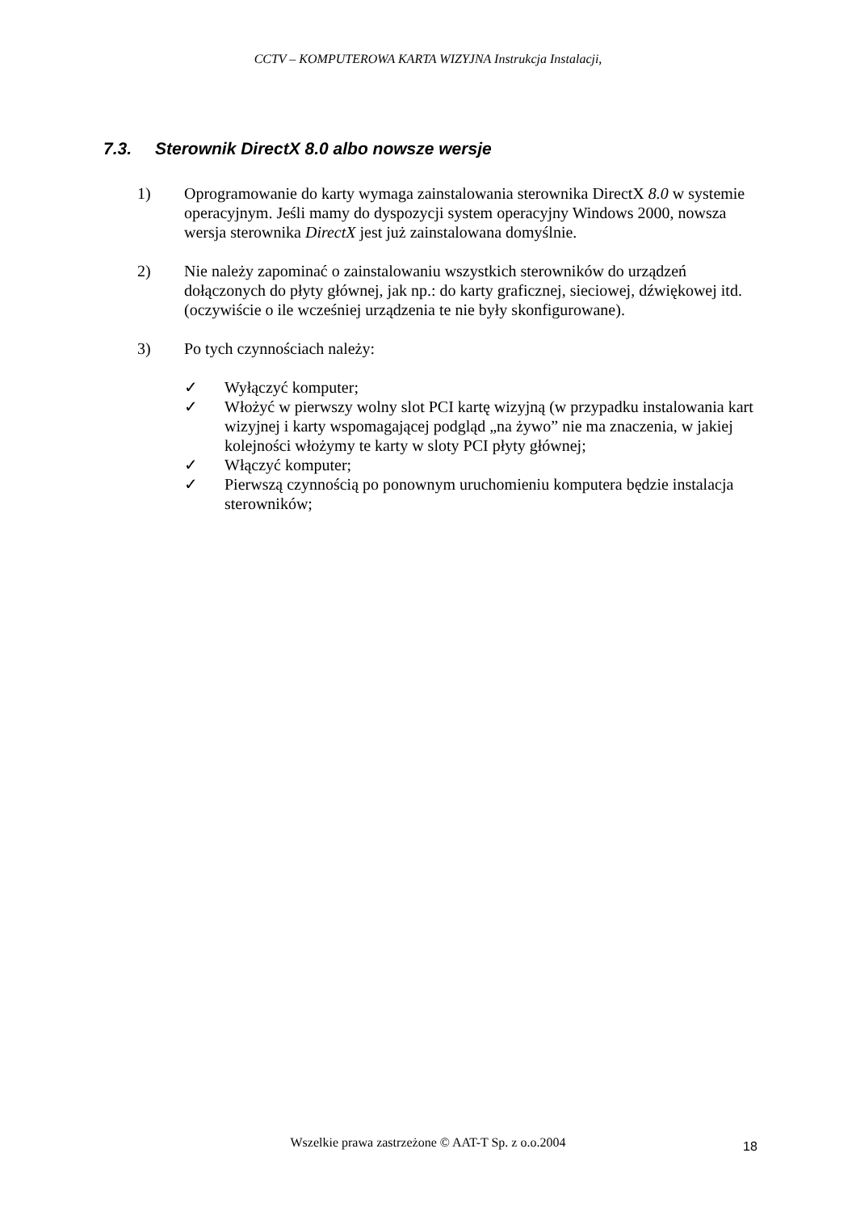CCTV – KOMPUTEROWA KARTA WIZYJNA Instrukcja Instalacji,
7.3. Sterownik DirectX 8.0 albo nowsze wersje
1) Oprogramowanie do karty wymaga zainstalowania sterownika DirectX 8.0 w systemie operacyjnym. Jeśli mamy do dyspozycji system operacyjny Windows 2000, nowsza wersja sterownika DirectX jest już zainstalowana domyślnie.
2) Nie należy zapominać o zainstalowaniu wszystkich sterowników do urządzeń dołączonych do płyty głównej, jak np.: do karty graficznej, sieciowej, dźwiękowej itd. (oczywiście o ile wcześniej urządzenia te nie były skonfigurowane).
3) Po tych czynnościach należy:
✓ Wyłączyć komputer;
✓ Włożyć w pierwszy wolny slot PCI kartę wizyjną (w przypadku instalowania kart wizyjnej i karty wspomagającej podgląd „na żywo” nie ma znaczenia, w jakiej kolejności włożymy te karty w sloty PCI płyty głównej;
✓ Włączyć komputer;
✓ Pierwszą czynnością po ponownym uruchomieniu komputera będzie instalacja sterowników;
Wszelkie prawa zastrzeżone © AAT-T Sp. z o.o.2004 18